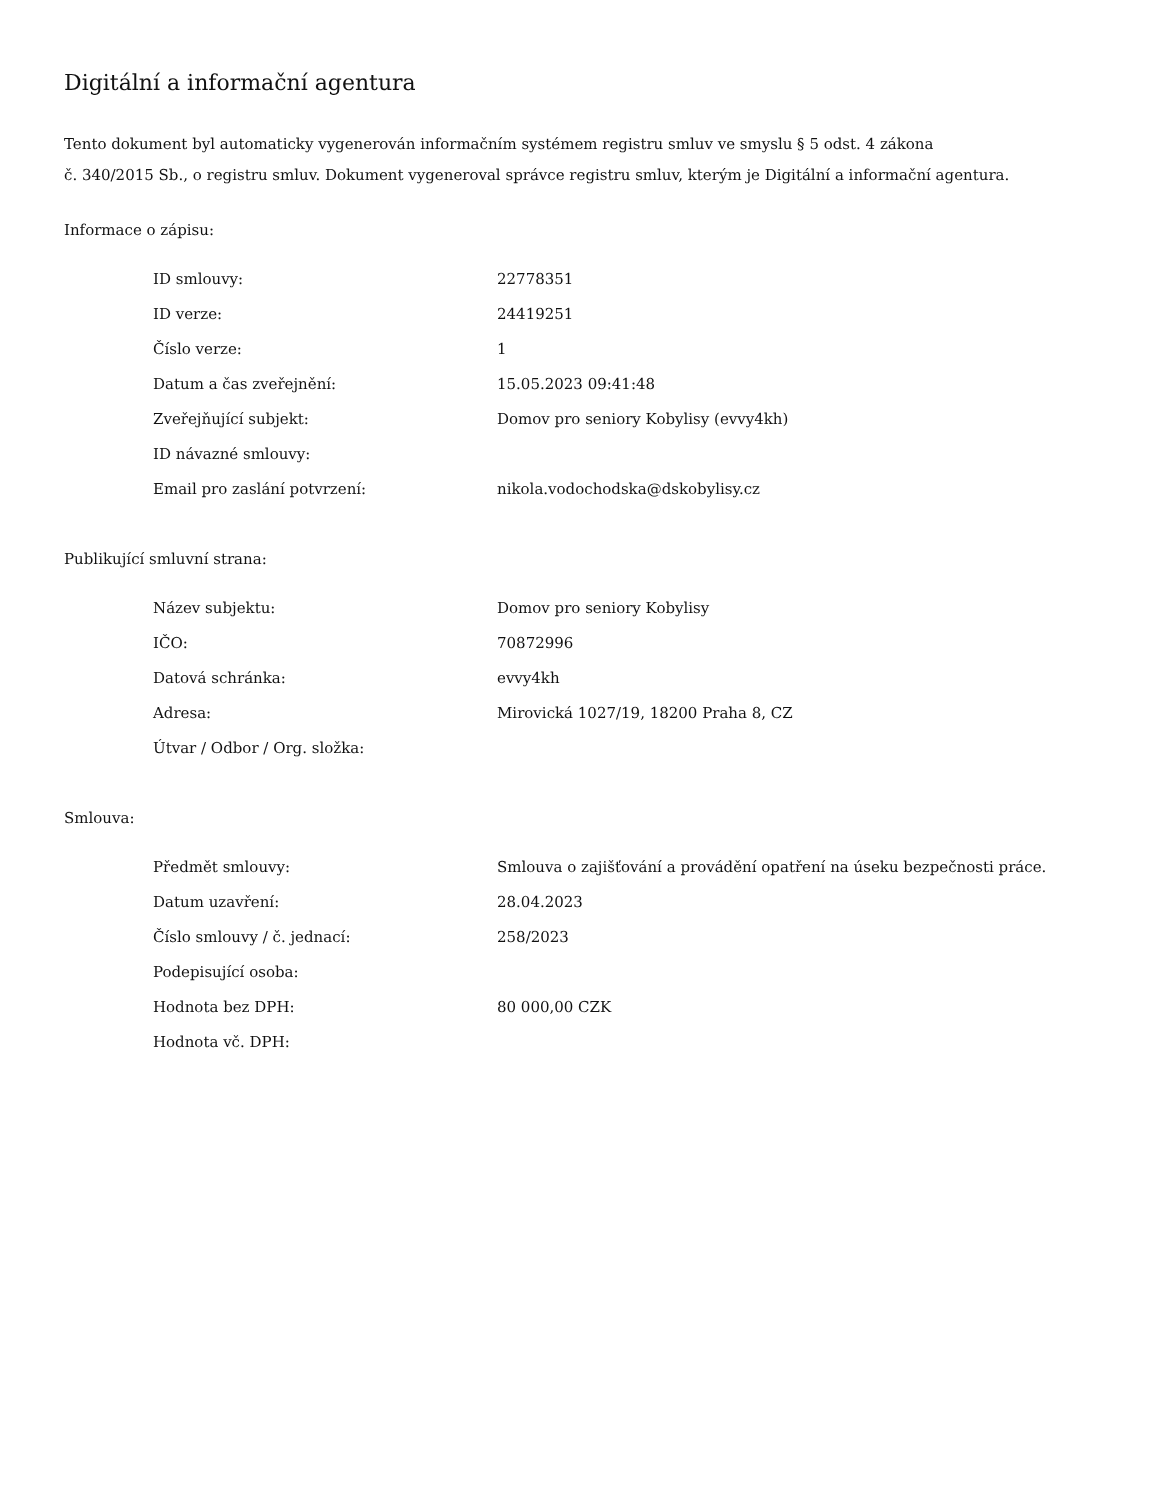Digitální a informační agentura
Tento dokument byl automaticky vygenerován informačním systémem registru smluv ve smyslu § 5 odst. 4 zákona
č. 340/2015 Sb., o registru smluv. Dokument vygeneroval správce registru smluv, kterým je Digitální a informační agentura.
Informace o zápisu:
| ID smlouvy: | 22778351 |
| ID verze: | 24419251 |
| Číslo verze: | 1 |
| Datum a čas zveřejnění: | 15.05.2023 09:41:48 |
| Zveřejňující subjekt: | Domov pro seniory Kobylisy (evvy4kh) |
| ID návazné smlouvy: | |
| Email pro zaslání potvrzení: | nikola.vodochodska@dskobylisy.cz |
Publikující smluvní strana:
| Název subjektu: | Domov pro seniory Kobylisy |
| IČO: | 70872996 |
| Datová schránka: | evvy4kh |
| Adresa: | Mirovická 1027/19, 18200 Praha 8, CZ |
| Útvar / Odbor / Org. složka: | |
Smlouva:
| Předmět smlouvy: | Smlouva o zajišťování a provádění opatření na úseku bezpečnosti práce. |
| Datum uzavření: | 28.04.2023 |
| Číslo smlouvy / č. jednací: | 258/2023 |
| Podepisující osoba: | |
| Hodnota bez DPH: | 80 000,00 CZK |
| Hodnota vč. DPH: | |